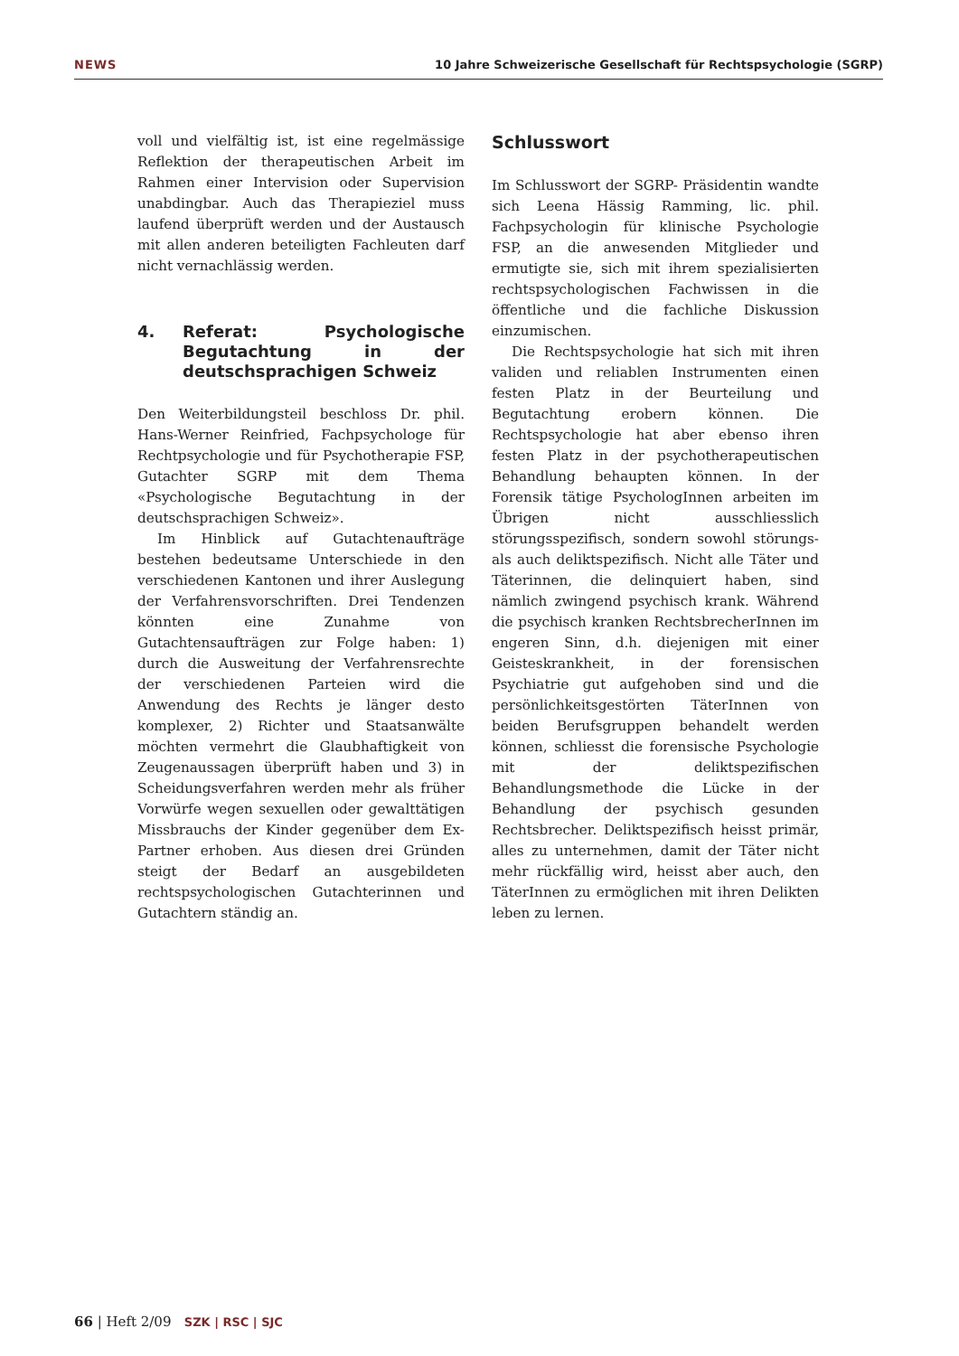NEWS 10 Jahre Schweizerische Gesellschaft für Rechtspsychologie (SGRP)
voll und vielfältig ist, ist eine regelmässige Reflektion der therapeutischen Arbeit im Rahmen einer Intervision oder Supervision unabdingbar. Auch das Therapieziel muss laufend überprüft werden und der Austausch mit allen anderen beteiligten Fachleuten darf nicht vernachlässig werden.
4. Referat: Psychologische Begutachtung in der deutschsprachigen Schweiz
Den Weiterbildungsteil beschloss Dr. phil. Hans-Werner Reinfried, Fachpsychologe für Rechtpsychologie und für Psychotherapie FSP, Gutachter SGRP mit dem Thema «Psychologische Begutachtung in der deutschsprachigen Schweiz».
Im Hinblick auf Gutachtenaufträge bestehen bedeutsame Unterschiede in den verschiedenen Kantonen und ihrer Auslegung der Verfahrensvorschriften. Drei Tendenzen könnten eine Zunahme von Gutachtensaufträgen zur Folge haben: 1) durch die Ausweitung der Verfahrensrechte der verschiedenen Parteien wird die Anwendung des Rechts je länger desto komplexer, 2) Richter und Staatsanwälte möchten vermehrt die Glaubhaftigkeit von Zeugenaussagen überprüft haben und 3) in Scheidungsverfahren werden mehr als früher Vorwürfe wegen sexuellen oder gewalttätigen Missbrauchs der Kinder gegenüber dem Ex-Partner erhoben. Aus diesen drei Gründen steigt der Bedarf an ausgebildeten rechtspsychologischen Gutachterinnen und Gutachtern ständig an.
Schlusswort
Im Schlusswort der SGRP- Präsidentin wandte sich Leena Hässig Ramming, lic. phil. Fachpsychologin für klinische Psychologie FSP, an die anwesenden Mitglieder und ermutigte sie, sich mit ihrem spezialisierten rechtspsychologischen Fachwissen in die öffentliche und die fachliche Diskussion einzumischen.
Die Rechtspsychologie hat sich mit ihren validen und reliablen Instrumenten einen festen Platz in der Beurteilung und Begutachtung erobern können. Die Rechtspsychologie hat aber ebenso ihren festen Platz in der psychotherapeutischen Behandlung behaupten können. In der Forensik tätige PsychologInnen arbeiten im Übrigen nicht ausschliesslich störungsspezifisch, sondern sowohl störungs- als auch deliktspezifisch. Nicht alle Täter und Täterinnen, die delinquiert haben, sind nämlich zwingend psychisch krank. Während die psychisch kranken RechtsbrecherInnen im engeren Sinn, d.h. diejenigen mit einer Geisteskrankheit, in der forensischen Psychiatrie gut aufgehoben sind und die persönlichkeitsgestörten TäterInnen von beiden Berufsgruppen behandelt werden können, schliesst die forensische Psychologie mit der deliktspezifischen Behandlungsmethode die Lücke in der Behandlung der psychisch gesunden Rechtsbrecher. Deliktspezifisch heisst primär, alles zu unternehmen, damit der Täter nicht mehr rückfällig wird, heisst aber auch, den TäterInnen zu ermöglichen mit ihren Delikten leben zu lernen.
66 | Heft 2/09 SZK | RSC | SJC